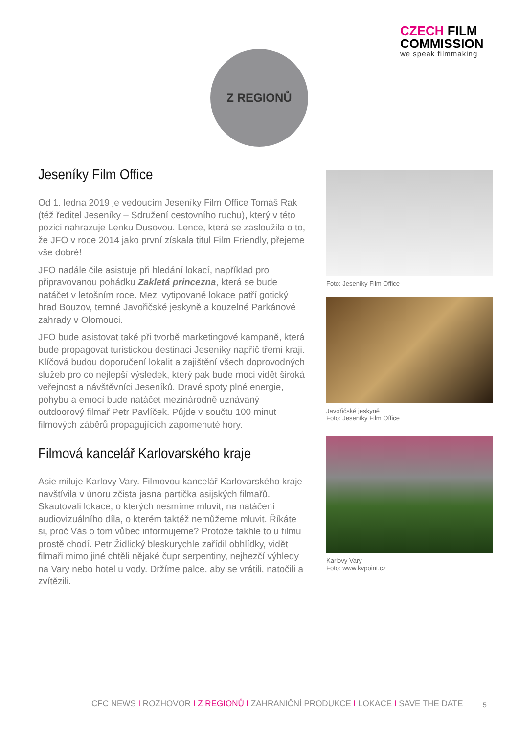CZECH FILM
COMMISSION
we speak filmmaking
Z REGIONŮ
Jeseníky Film Office
Od 1. ledna 2019 je vedoucím Jeseníky Film Office Tomáš Rak (též ředitel Jeseníky – Sdružení cestovního ruchu), který v této pozici nahrazuje Lenku Dusovou. Lence, která se zasloužila o to, že JFO v roce 2014 jako první získala titul Film Friendly, přejeme vše dobré!
JFO nadále čile asistuje při hledání lokací, například pro připravovanou pohádku Zakletá princezna, která se bude natáčet v letošním roce. Mezi vytipované lokace patří gotický hrad Bouzov, temné Javořičské jeskyně a kouzelné Parkánové zahrady v Olomouci.
JFO bude asistovat také při tvorbě marketingové kampaně, která bude propagovat turistickou destinaci Jeseníky napříč třemi kraji. Klíčová budou doporučení lokalit a zajištění všech doprovodných služeb pro co nejlepší výsledek, který pak bude moci vidět široká veřejnost a návštěvníci Jeseníků. Dravé spoty plné energie, pohybu a emocí bude natáčet mezinárodně uznávaný outdoorový filmař Petr Pavlíček. Půjde v součtu 100 minut filmových záběrů propagujících zapomenuté hory.
Filmová kancelář Karlovarského kraje
Asie miluje Karlovy Vary. Filmovou kancelář Karlovarského kraje navštívila v únoru zčista jasna partička asijských filmařů. Skautovali lokace, o kterých nesmíme mluvit, na natáčení audiovizuálního díla, o kterém taktéž nemůžeme mluvit. Říkáte si, proč Vás o tom vůbec informujeme? Protože takhle to u filmu prostě chodí. Petr Židlický bleskurychle zařídil obhlídky, vidět filmaři mimo jiné chtěli nějaké čupr serpentiny, nejhezčí výhledy na Vary nebo hotel u vody. Držíme palce, aby se vrátili, natočili a zvítězili.
Foto: Jeseníky Film Office
Javořičské jeskyně
Foto: Jeseníky Film Office
Karlovy Vary
Foto: www.kvpoint.cz
CFC NEWS I ROZHOVOR I Z REGIONŮ I ZAHRANIČNÍ PRODUKCE I LOKACE I SAVE THE DATE
5